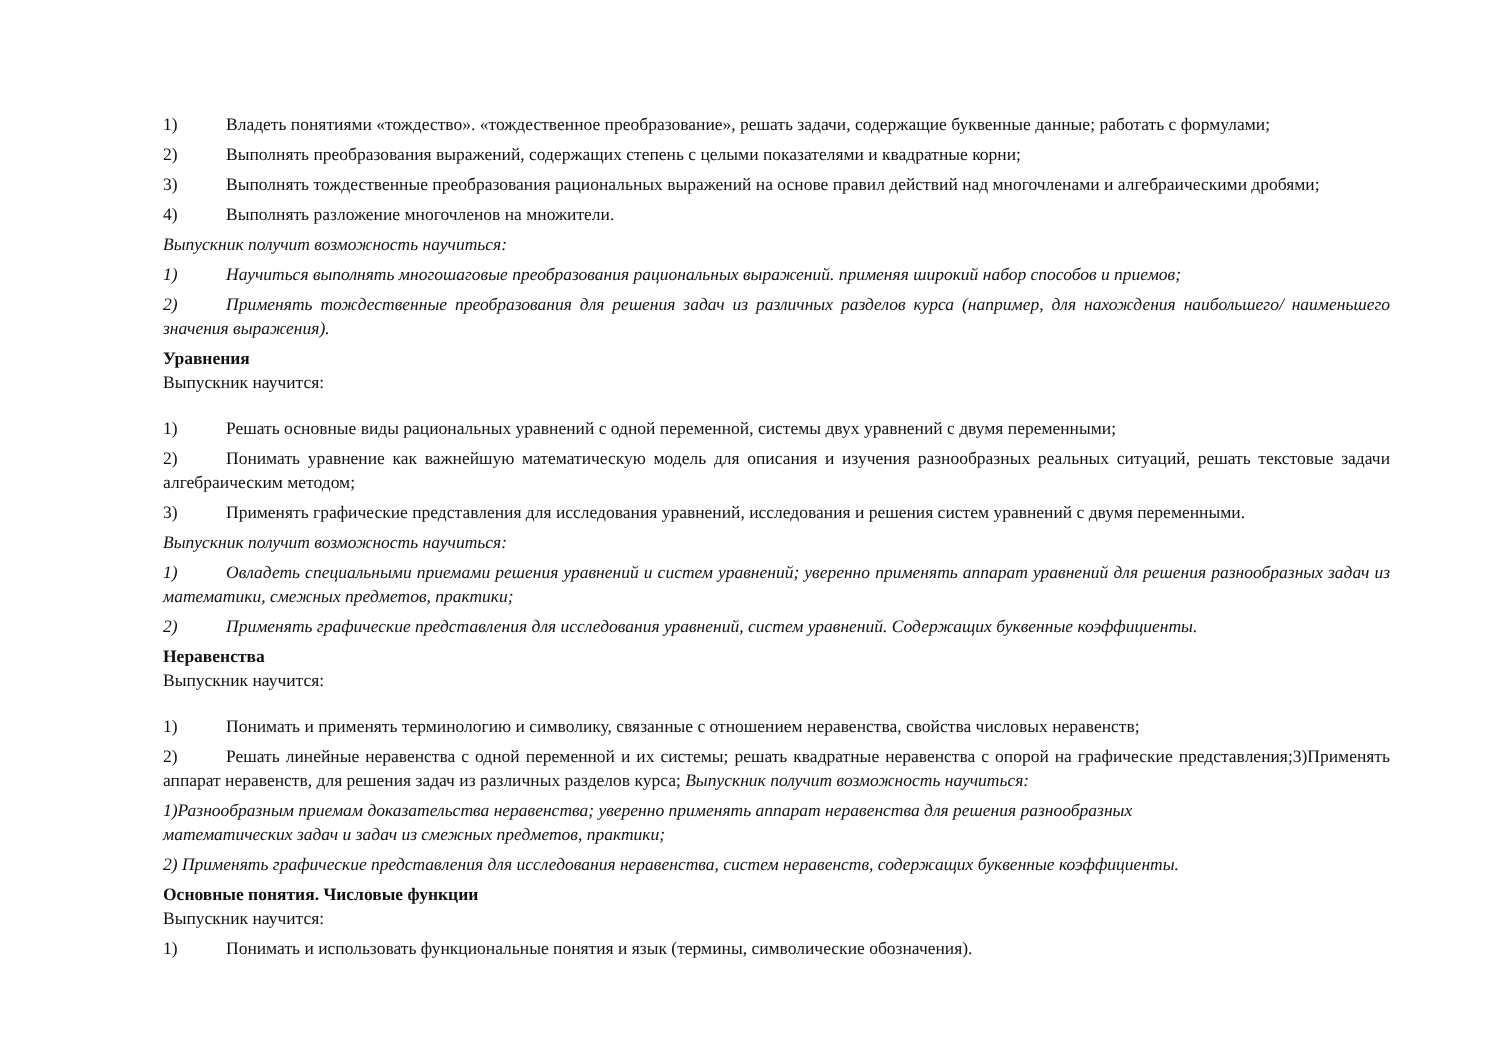1) Владеть понятиями «тождество». «тождественное преобразование», решать задачи, содержащие буквенные данные; работать с формулами;
2) Выполнять преобразования выражений, содержащих степень с целыми показателями и квадратные корни;
3) Выполнять тождественные преобразования рациональных выражений на основе правил действий над многочленами и алгебраическими дробями;
4) Выполнять разложение многочленов на множители.
Выпускник получит возможность научиться:
1) Научиться выполнять многошаговые преобразования рациональных выражений. применяя широкий набор способов и приемов;
2) Применять тождественные преобразования для решения задач из различных разделов курса (например, для нахождения наибольшего/ наименьшего значения выражения).
Уравнения
Выпускник научится:
1) Решать основные виды рациональных уравнений с одной переменной, системы двух уравнений с двумя переменными;
2) Понимать уравнение как важнейшую математическую модель для описания и изучения разнообразных реальных ситуаций, решать текстовые задачи алгебраическим методом;
3) Применять графические представления для исследования уравнений, исследования и решения систем уравнений с двумя переменными.
Выпускник получит возможность научиться:
1) Овладеть специальными приемами решения уравнений и систем уравнений; уверенно применять аппарат уравнений для решения разнообразных задач из математики, смежных предметов, практики;
2) Применять графические представления для исследования уравнений, систем уравнений. Содержащих буквенные коэффициенты.
Неравенства
Выпускник научится:
1) Понимать и применять терминологию и символику, связанные с отношением неравенства, свойства числовых неравенств;
2) Решать линейные неравенства с одной переменной и их системы; решать квадратные неравенства с опорой на графические представления;3)Применять аппарат неравенств, для решения задач из различных разделов курса; Выпускник получит возможность научиться:
1)Разнообразным приемам доказательства неравенства; уверенно применять аппарат неравенства для решения разнообразных
математических задач и задач из смежных предметов, практики;
2) Применять графические представления для исследования неравенства, систем неравенств, содержащих буквенные коэффициенты.
Основные понятия. Числовые функции
Выпускник научится:
1) Понимать и использовать функциональные понятия и язык (термины, символические обозначения).